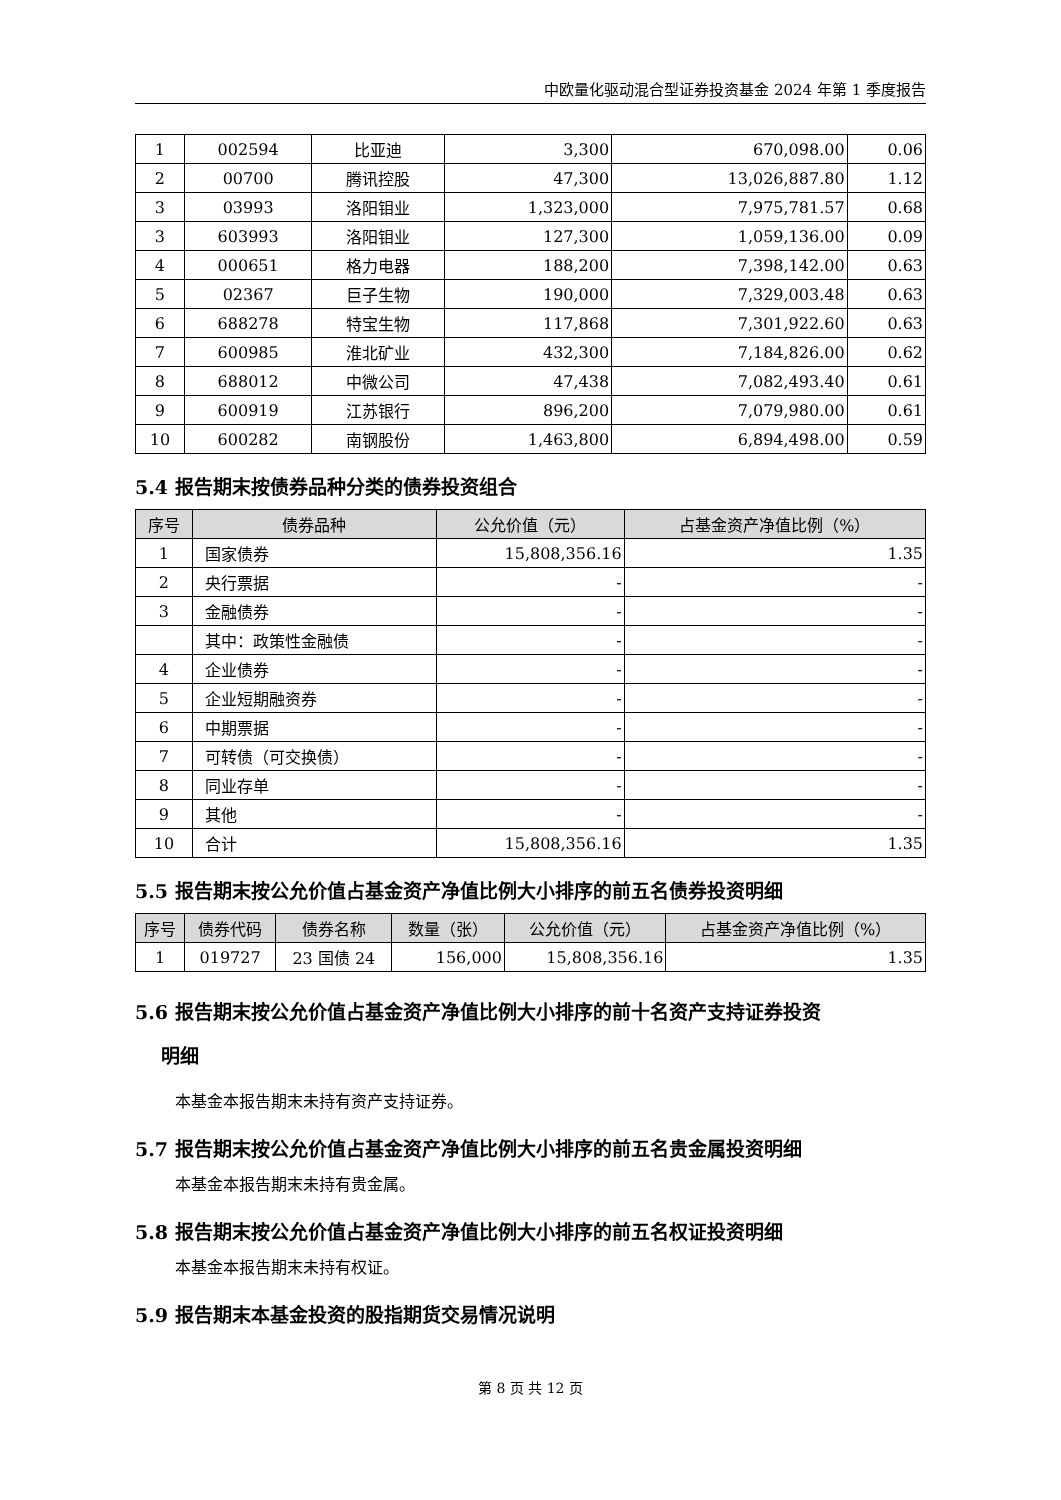中欧量化驱动混合型证券投资基金 2024 年第 1 季度报告
| 1 | 002594 | 比亚迪 | 3,300 | 670,098.00 | 0.06 |
| 2 | 00700 | 腾讯控股 | 47,300 | 13,026,887.80 | 1.12 |
| 3 | 03993 | 洛阳钼业 | 1,323,000 | 7,975,781.57 | 0.68 |
| 3 | 603993 | 洛阳钼业 | 127,300 | 1,059,136.00 | 0.09 |
| 4 | 000651 | 格力电器 | 188,200 | 7,398,142.00 | 0.63 |
| 5 | 02367 | 巨子生物 | 190,000 | 7,329,003.48 | 0.63 |
| 6 | 688278 | 特宝生物 | 117,868 | 7,301,922.60 | 0.63 |
| 7 | 600985 | 淮北矿业 | 432,300 | 7,184,826.00 | 0.62 |
| 8 | 688012 | 中微公司 | 47,438 | 7,082,493.40 | 0.61 |
| 9 | 600919 | 江苏银行 | 896,200 | 7,079,980.00 | 0.61 |
| 10 | 600282 | 南钢股份 | 1,463,800 | 6,894,498.00 | 0.59 |
5.4 报告期末按债券品种分类的债券投资组合
| 序号 | 债券品种 | 公允价值（元） | 占基金资产净值比例（%） |
| --- | --- | --- | --- |
| 1 | 国家债券 | 15,808,356.16 | 1.35 |
| 2 | 央行票据 | - | - |
| 3 | 金融债券 | - | - |
| | 其中：政策性金融债 | - | - |
| 4 | 企业债券 | - | - |
| 5 | 企业短期融资券 | - | - |
| 6 | 中期票据 | - | - |
| 7 | 可转债（可交换债） | - | - |
| 8 | 同业存单 | - | - |
| 9 | 其他 | - | - |
| 10 | 合计 | 15,808,356.16 | 1.35 |
5.5 报告期末按公允价值占基金资产净值比例大小排序的前五名债券投资明细
| 序号 | 债券代码 | 债券名称 | 数量（张） | 公允价值（元） | 占基金资产净值比例（%） |
| --- | --- | --- | --- | --- | --- |
| 1 | 019727 | 23 国债 24 | 156,000 | 15,808,356.16 | 1.35 |
5.6 报告期末按公允价值占基金资产净值比例大小排序的前十名资产支持证券投资
明细
本基金本报告期末未持有资产支持证券。
5.7 报告期末按公允价值占基金资产净值比例大小排序的前五名贵金属投资明细
本基金本报告期末未持有贵金属。
5.8 报告期末按公允价值占基金资产净值比例大小排序的前五名权证投资明细
本基金本报告期末未持有权证。
5.9 报告期末本基金投资的股指期货交易情况说明
第 8 页 共 12 页